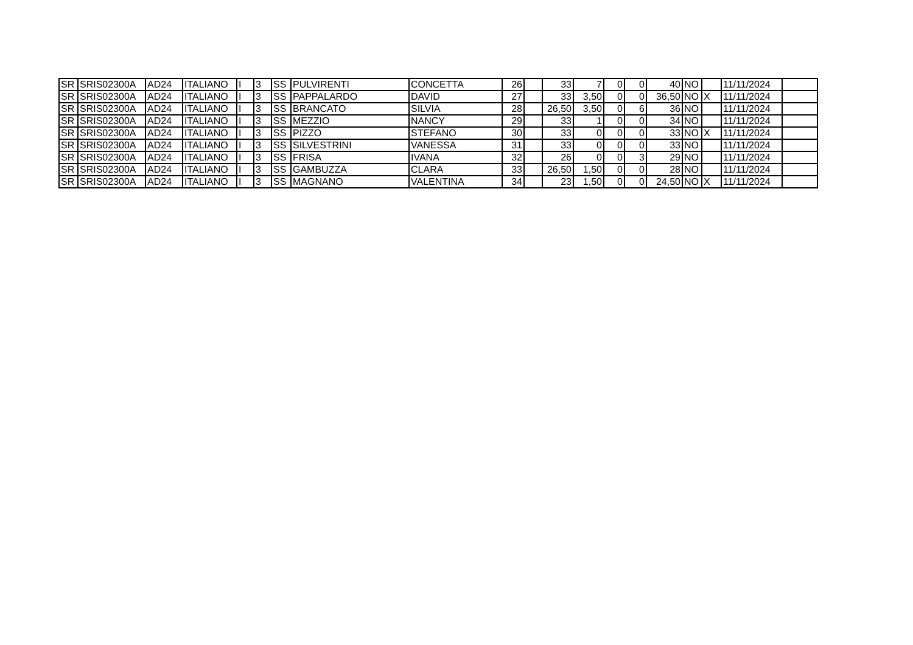| SR | SRIS02300A | AD24 | ITALIANO | I | 3 | SS | PULVIRENTI | CONCETTA | 26 | | 33 | 7 | 0 | 0 | 40 | NO | | 11/11/2024 | |
| SR | SRIS02300A | AD24 | ITALIANO | I | 3 | SS | PAPPALARDO | DAVID | 27 | | 33 | 3,50 | 0 | 0 | 36,50 | NO | X | 11/11/2024 | |
| SR | SRIS02300A | AD24 | ITALIANO | I | 3 | SS | BRANCATO | SILVIA | 28 | | 26,50 | 3,50 | 0 | 6 | 36 | NO | | 11/11/2024 | |
| SR | SRIS02300A | AD24 | ITALIANO | I | 3 | SS | MEZZIO | NANCY | 29 | | 33 | 1 | 0 | 0 | 34 | NO | | 11/11/2024 | |
| SR | SRIS02300A | AD24 | ITALIANO | I | 3 | SS | PIZZO | STEFANO | 30 | | 33 | 0 | 0 | 0 | 33 | NO | X | 11/11/2024 | |
| SR | SRIS02300A | AD24 | ITALIANO | I | 3 | SS | SILVESTRINI | VANESSA | 31 | | 33 | 0 | 0 | 0 | 33 | NO | | 11/11/2024 | |
| SR | SRIS02300A | AD24 | ITALIANO | I | 3 | SS | FRISA | IVANA | 32 | | 26 | 0 | 0 | 3 | 29 | NO | | 11/11/2024 | |
| SR | SRIS02300A | AD24 | ITALIANO | I | 3 | SS | GAMBUZZA | CLARA | 33 | | 26,50 | 1,50 | 0 | 0 | 28 | NO | | 11/11/2024 | |
| SR | SRIS02300A | AD24 | ITALIANO | I | 3 | SS | MAGNANO | VALENTINA | 34 | | 23 | 1,50 | 0 | 0 | 24,50 | NO | X | 11/11/2024 | |